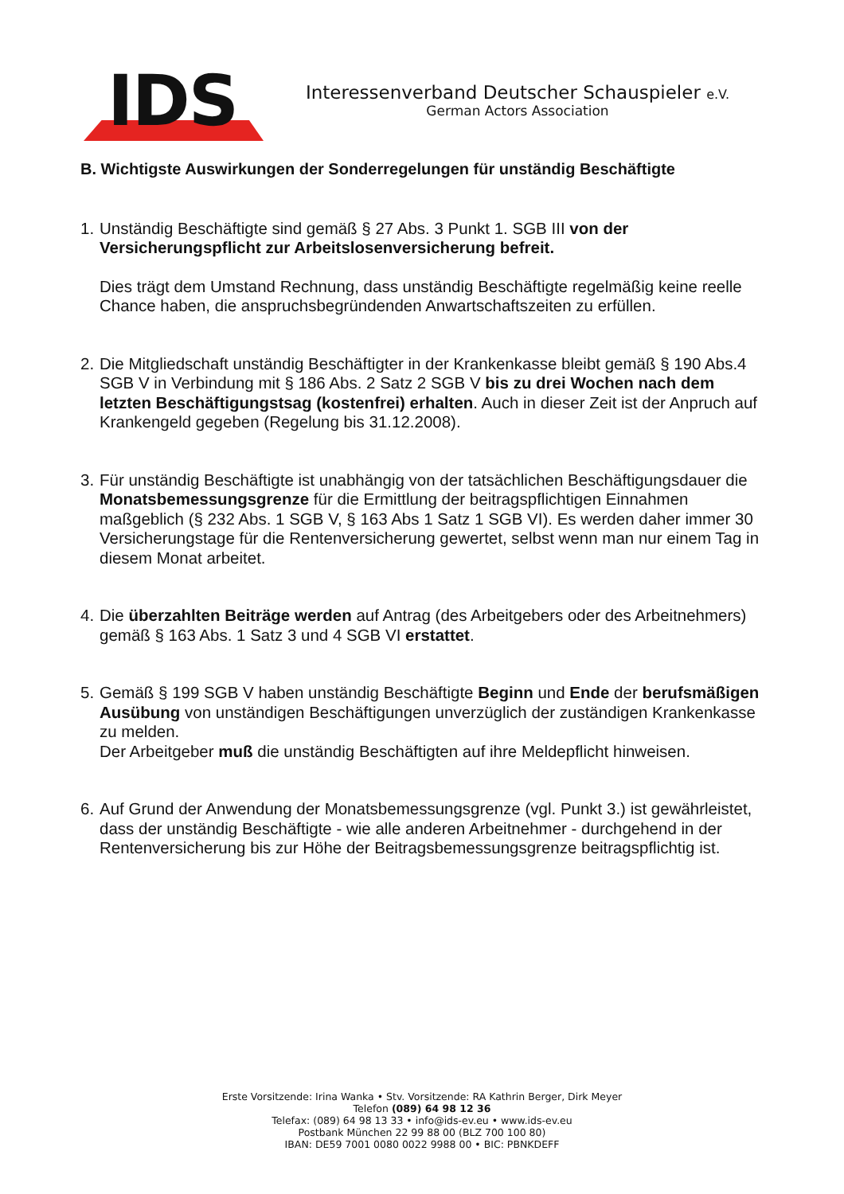IDS
Interessenverband Deutscher Schauspieler e.V.
German Actors Association
B. Wichtigste Auswirkungen der Sonderregelungen für unständig Beschäftigte
1.
Unständig Beschäftigte sind gemäß § 27 Abs. 3 Punkt 1. SGB III von der Versicherungspflicht zur Arbeitslosenversicherung befreit.
Dies trägt dem Umstand Rechnung, dass unständig Beschäftigte regelmäßig keine reelle Chance haben, die anspruchsbegründenden Anwartschaftszeiten zu erfüllen.
2.
Die Mitgliedschaft unständig Beschäftigter in der Krankenkasse bleibt gemäß § 190 Abs.4 SGB V in Verbindung mit § 186 Abs. 2 Satz 2 SGB V bis zu drei Wochen nach dem letzten Beschäftigungstsag (kostenfrei) erhalten. Auch in dieser Zeit ist der Anpruch auf Krankengeld gegeben (Regelung bis 31.12.2008).
3.
Für unständig Beschäftigte ist unabhängig von der tatsächlichen Beschäftigungsdauer die Monatsbemessungsgrenze für die Ermittlung der beitragspflichtigen Einnahmen maßgeblich (§ 232 Abs. 1 SGB V, § 163 Abs 1 Satz 1 SGB VI). Es werden daher immer 30 Versicherungstage für die Rentenversicherung gewertet, selbst wenn man nur einem Tag in diesem Monat arbeitet.
4.
Die überzahlten Beiträge werden auf Antrag (des Arbeitgebers oder des Arbeitnehmers) gemäß § 163 Abs. 1 Satz 3 und 4 SGB VI erstattet.
5.
Gemäß § 199 SGB V haben unständig Beschäftigte Beginn und Ende der berufsmäßigen Ausübung von unständigen Beschäftigungen unverzüglich der zuständigen Krankenkasse zu melden.
Der Arbeitgeber muß die unständig Beschäftigten auf ihre Meldepflicht hinweisen.
6.
Auf Grund der Anwendung der Monatsbemessungsgrenze (vgl. Punkt 3.) ist gewährleistet, dass der unständig Beschäftigte - wie alle anderen Arbeitnehmer - durchgehend in der Rentenversicherung bis zur Höhe der Beitragsbemessungsgrenze beitragspflichtig ist.
Erste Vorsitzende: Irina Wanka • Stv. Vorsitzende: RA Kathrin Berger, Dirk Meyer
Telefon (089) 64 98 12 36
Telefax: (089) 64 98 13 33 • info@ids-ev.eu • www.ids-ev.eu
Postbank München 22 99 88 00 (BLZ 700 100 80)
IBAN: DE59 7001 0080 0022 9988 00 • BIC: PBNKDEFF